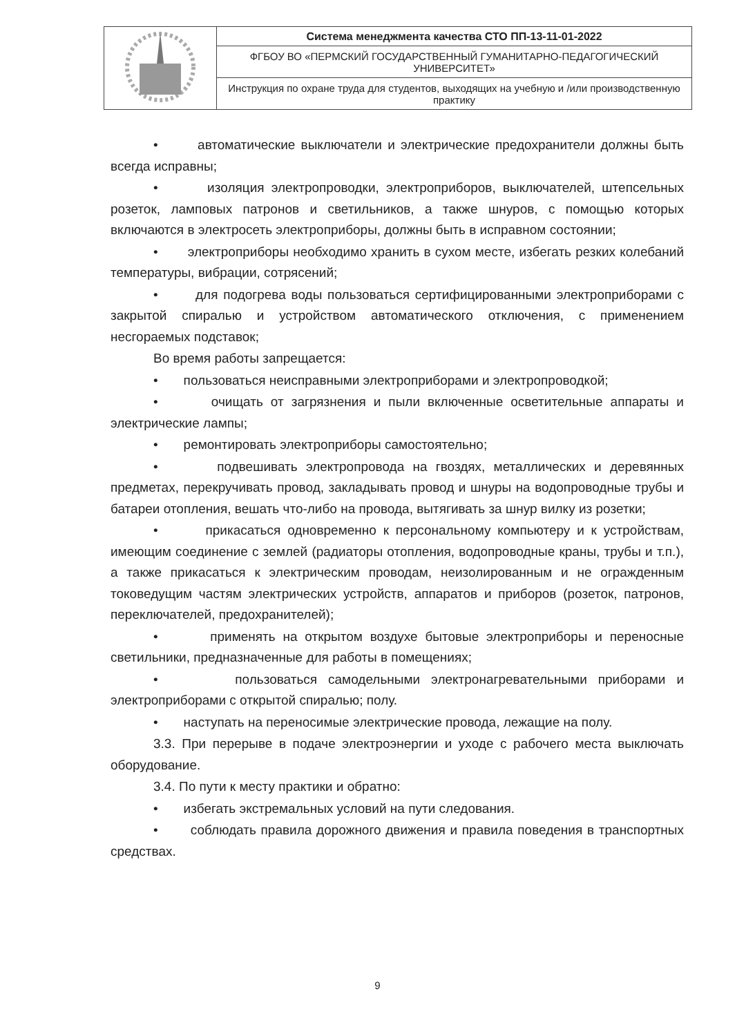| | Система менеджмента качества СТО ПП-13-11-01-2022 |
| | ФГБОУ ВО «ПЕРМСКИЙ ГОСУДАРСТВЕННЫЙ ГУМАНИТАРНО-ПЕДАГОГИЧЕСКИЙ УНИВЕРСИТЕТ» |
| | Инструкция по охране труда для студентов, выходящих на учебную и /или производственную практику |
• автоматические выключатели и электрические предохранители должны быть всегда исправны;
• изоляция электропроводки, электроприборов, выключателей, штепсельных розеток, ламповых патронов и светильников, а также шнуров, с помощью которых включаются в электросеть электроприборы, должны быть в исправном состоянии;
• электроприборы необходимо хранить в сухом месте, избегать резких колебаний температуры, вибрации, сотрясений;
• для подогрева воды пользоваться сертифицированными электроприборами с закрытой спиралью и устройством автоматического отключения, с применением несгораемых подставок;
Во время работы запрещается:
• пользоваться неисправными электроприборами и электропроводкой;
• очищать от загрязнения и пыли включенные осветительные аппараты и электрические лампы;
• ремонтировать электроприборы самостоятельно;
• подвешивать электропровода на гвоздях, металлических и деревянных предметах, перекручивать провод, закладывать провод и шнуры на водопроводные трубы и батареи отопления, вешать что-либо на провода, вытягивать за шнур вилку из розетки;
• прикасаться одновременно к персональному компьютеру и к устройствам, имеющим соединение с землей (радиаторы отопления, водопроводные краны, трубы и т.п.), а также прикасаться к электрическим проводам, неизолированным и не огражденным токоведущим частям электрических устройств, аппаратов и приборов (розеток, патронов, переключателей, предохранителей);
• применять на открытом воздухе бытовые электроприборы и переносные светильники, предназначенные для работы в помещениях;
• пользоваться самодельными электронагревательными приборами и электроприборами с открытой спиралью; полу.
• наступать на переносимые электрические провода, лежащие на полу.
3.3. При перерыве в подаче электроэнергии и уходе с рабочего места выключать оборудование.
3.4. По пути к месту практики и обратно:
• избегать экстремальных условий на пути следования.
• соблюдать правила дорожного движения и правила поведения в транспортных средствах.
9